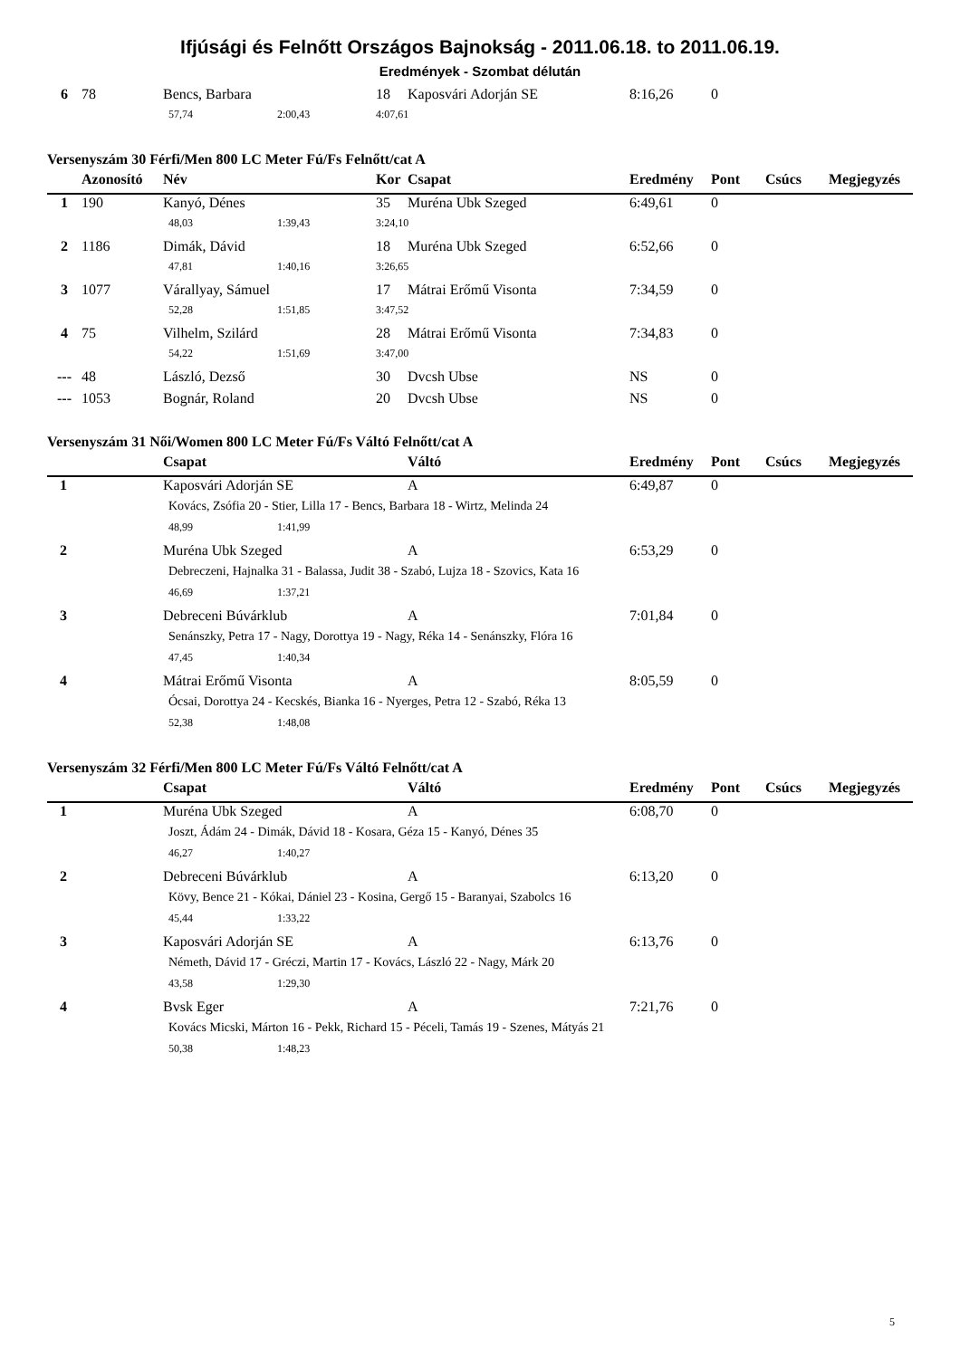Ifjúsági és Felnőtt Országos Bajnokság - 2011.06.18. to 2011.06.19.
Eredmények - Szombat délután
| 6 | 78 | Bencs, Barbara | 18 | Kaposvári Adorján SE | 8:16,26 | 0 | | |
| | | 57,74 2:00,43 | 4:07,61 | | | | | |
Versenyszám 30 Férfi/Men 800 LC Meter Fú/Fs Felnőtt/cat A
| | Azonosító | Név | Kor | Csapat | Eredmény | Pont | Csúcs | Megjegyzés |
| --- | --- | --- | --- | --- | --- | --- | --- | --- |
| 1 | 190 | Kanyó, Dénes | 35 | Muréna Ubk Szeged | 6:49,61 | 0 | | |
| | | 48,03 1:39,43 | 3:24,10 | | | | | |
| 2 | 1186 | Dimák, Dávid | 18 | Muréna Ubk Szeged | 6:52,66 | 0 | | |
| | | 47,81 1:40,16 | 3:26,65 | | | | | |
| 3 | 1077 | Várallyay, Sámuel | 17 | Mátrai Erőmű Visonta | 7:34,59 | 0 | | |
| | | 52,28 1:51,85 | 3:47,52 | | | | | |
| 4 | 75 | Vilhelm, Szilárd | 28 | Mátrai Erőmű Visonta | 7:34,83 | 0 | | |
| | | 54,22 1:51,69 | 3:47,00 | | | | | |
| --- | 48 | László, Dezső | 30 | Dvcsh Ubse | NS | 0 | | |
| --- | 1053 | Bognár, Roland | 20 | Dvcsh Ubse | NS | 0 | | |
Versenyszám 31 Női/Women 800 LC Meter Fú/Fs Váltó Felnőtt/cat A
| | Csapat | Váltó | Eredmény | Pont | Csúcs | Megjegyzés |
| --- | --- | --- | --- | --- | --- | --- |
| 1 | Kaposvári Adorján SE | A | 6:49,87 | 0 | | |
| | Kovács, Zsófia 20 - Stier, Lilla 17 - Bencs, Barbara 18 - Wirtz, Melinda 24 | | | | | |
| | 48,99 1:41,99 | | | | | |
| 2 | Muréna Ubk Szeged | A | 6:53,29 | 0 | | |
| | Debreczeni, Hajnalka 31 - Balassa, Judit 38 - Szabó, Lujza 18 - Szovics, Kata 16 | | | | | |
| | 46,69 1:37,21 | | | | | |
| 3 | Debreceni Búvárklub | A | 7:01,84 | 0 | | |
| | Senánszky, Petra 17 - Nagy, Dorottya 19 - Nagy, Réka 14 - Senánszky, Flóra 16 | | | | | |
| | 47,45 1:40,34 | | | | | |
| 4 | Mátrai Erőmű Visonta | A | 8:05,59 | 0 | | |
| | Ócsai, Dorottya 24 - Kecskés, Bianka 16 - Nyerges, Petra 12 - Szabó, Réka 13 | | | | | |
| | 52,38 1:48,08 | | | | | |
Versenyszám 32 Férfi/Men 800 LC Meter Fú/Fs Váltó Felnőtt/cat A
| | Csapat | Váltó | Eredmény | Pont | Csúcs | Megjegyzés |
| --- | --- | --- | --- | --- | --- | --- |
| 1 | Muréna Ubk Szeged | A | 6:08,70 | 0 | | |
| | Joszt, Ádám 24 - Dimák, Dávid 18 - Kosara, Géza 15 - Kanyó, Dénes 35 | | | | | |
| | 46,27 1:40,27 | | | | | |
| 2 | Debreceni Búvárklub | A | 6:13,20 | 0 | | |
| | Kövy, Bence 21 - Kókai, Dániel 23 - Kosina, Gergő 15 - Baranyai, Szabolcs 16 | | | | | |
| | 45,44 1:33,22 | | | | | |
| 3 | Kaposvári Adorján SE | A | 6:13,76 | 0 | | |
| | Németh, Dávid 17 - Gréczi, Martin 17 - Kovács, László 22 - Nagy, Márk 20 | | | | | |
| | 43,58 1:29,30 | | | | | |
| 4 | Bvsk Eger | A | 7:21,76 | 0 | | |
| | Kovács Micski, Márton 16 - Pekk, Richard 15 - Péceli, Tamás 19 - Szenes, Mátyás 21 | | | | | |
| | 50,38 1:48,23 | | | | | |
5